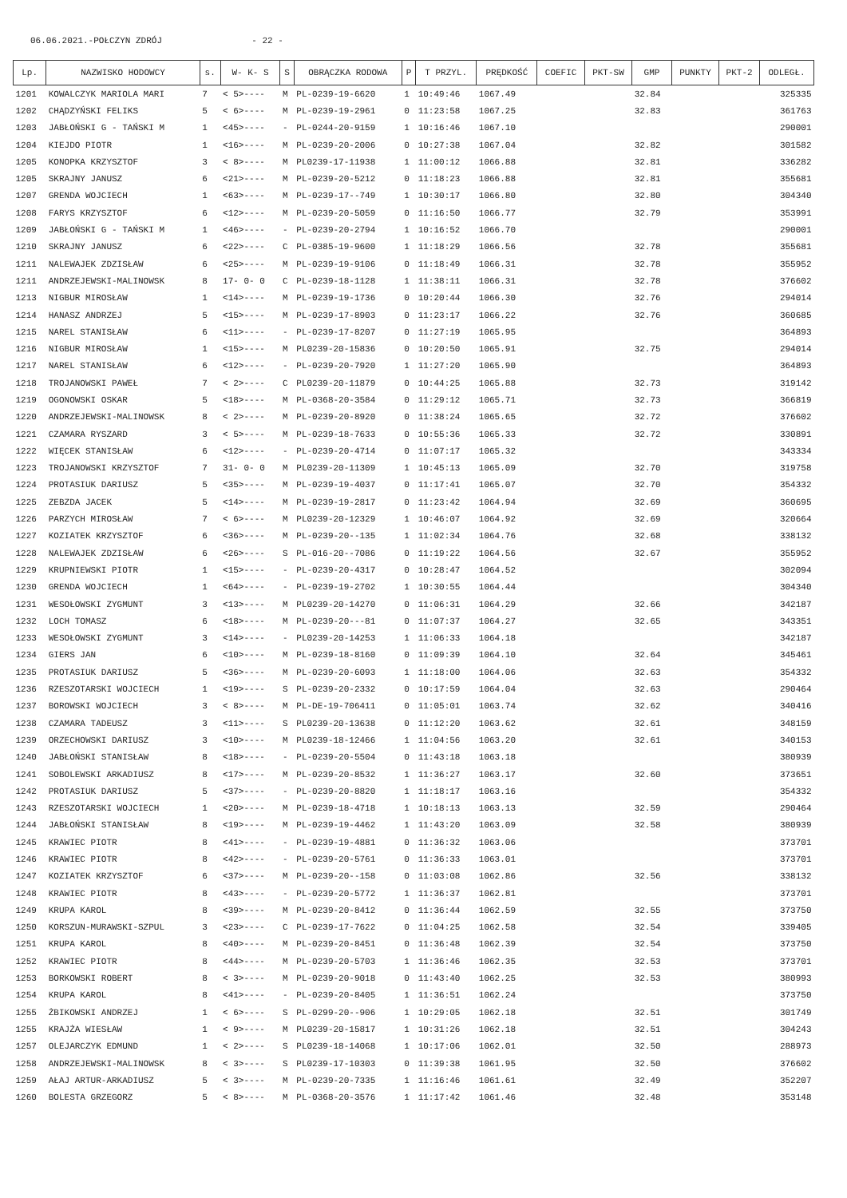06.06.2021.-POŁCZYN ZDRÓJ - 22 -
| Lp. | NAZWISKO HODOWCY | s. | W- K- S | S | OBRĄCZKA RODOWA | P | T PRZYL. | PRĘDKOŚĆ | COEFIC | PKT-SW | GMP | PUNKTY | PKT-2 | ODLEGŁ. |
| --- | --- | --- | --- | --- | --- | --- | --- | --- | --- | --- | --- | --- | --- | --- |
| 1201 | KOWALCZYK MARIOLA MARI | 7 | < 5>---- | M | PL-0239-19-6620 | 1 | 10:49:46 | 1067.49 | | | 32.84 | | | 325335 |
| 1202 | CHĄDZYŃSKI FELIKS | 5 | < 6>---- | M | PL-0239-19-2961 | 0 | 11:23:58 | 1067.25 | | | 32.83 | | | 361763 |
| 1203 | JABŁOŃSKI G - TAŃSKI M | 1 | <45>---- | - | PL-0244-20-9159 | 1 | 10:16:46 | 1067.10 | | | | | | 290001 |
| 1204 | KIEJDO PIOTR | 1 | <16>---- | M | PL-0239-20-2006 | 0 | 10:27:38 | 1067.04 | | | 32.82 | | | 301582 |
| 1205 | KONOPKA KRZYSZTOF | 3 | < 8>---- | M | PL0239-17-11938 | 1 | 11:00:12 | 1066.88 | | | 32.81 | | | 336282 |
| 1205 | SKRAJNY JANUSZ | 6 | <21>---- | M | PL-0239-20-5212 | 0 | 11:18:23 | 1066.88 | | | 32.81 | | | 355681 |
| 1207 | GRENDA WOJCIECH | 1 | <63>---- | M | PL-0239-17--749 | 1 | 10:30:17 | 1066.80 | | | 32.80 | | | 304340 |
| 1208 | FARYS KRZYSZTOF | 6 | <12>---- | M | PL-0239-20-5059 | 0 | 11:16:50 | 1066.77 | | | 32.79 | | | 353991 |
| 1209 | JABŁOŃSKI G - TAŃSKI M | 1 | <46>---- | - | PL-0239-20-2794 | 1 | 10:16:52 | 1066.70 | | | | | | 290001 |
| 1210 | SKRAJNY JANUSZ | 6 | <22>---- | C | PL-0385-19-9600 | 1 | 11:18:29 | 1066.56 | | | 32.78 | | | 355681 |
| 1211 | NALEWAJEK ZDZISŁAW | 6 | <25>---- | M | PL-0239-19-9106 | 0 | 11:18:49 | 1066.31 | | | 32.78 | | | 355952 |
| 1211 | ANDRZEJEWSKI-MALINOWSK | 8 | 17- 0- 0 | C | PL-0239-18-1128 | 1 | 11:38:11 | 1066.31 | | | 32.78 | | | 376602 |
| 1213 | NIGBUR MIROSŁAW | 1 | <14>---- | M | PL-0239-19-1736 | 0 | 10:20:44 | 1066.30 | | | 32.76 | | | 294014 |
| 1214 | HANASZ ANDRZEJ | 5 | <15>---- | M | PL-0239-17-8903 | 0 | 11:23:17 | 1066.22 | | | 32.76 | | | 360685 |
| 1215 | NAREL STANISŁAW | 6 | <11>---- | - | PL-0239-17-8207 | 0 | 11:27:19 | 1065.95 | | | | | | 364893 |
| 1216 | NIGBUR MIROSŁAW | 1 | <15>---- | M | PL0239-20-15836 | 0 | 10:20:50 | 1065.91 | | | 32.75 | | | 294014 |
| 1217 | NAREL STANISŁAW | 6 | <12>---- | - | PL-0239-20-7920 | 1 | 11:27:20 | 1065.90 | | | | | | 364893 |
| 1218 | TROJANOWSKI PAWEŁ | 7 | < 2>---- | C | PL0239-20-11879 | 0 | 10:44:25 | 1065.88 | | | 32.73 | | | 319142 |
| 1219 | OGONOWSKI OSKAR | 5 | <18>---- | M | PL-0368-20-3584 | 0 | 11:29:12 | 1065.71 | | | 32.73 | | | 366819 |
| 1220 | ANDRZEJEWSKI-MALINOWSK | 8 | < 2>---- | M | PL-0239-20-8920 | 0 | 11:38:24 | 1065.65 | | | 32.72 | | | 376602 |
| 1221 | CZAMARA RYSZARD | 3 | < 5>---- | M | PL-0239-18-7633 | 0 | 10:55:36 | 1065.33 | | | 32.72 | | | 330891 |
| 1222 | WIĘCEK STANISŁAW | 6 | <12>---- | - | PL-0239-20-4714 | 0 | 11:07:17 | 1065.32 | | | | | | 343334 |
| 1223 | TROJANOWSKI KRZYSZTOF | 7 | 31- 0- 0 | M | PL0239-20-11309 | 1 | 10:45:13 | 1065.09 | | | 32.70 | | | 319758 |
| 1224 | PROTASIUK DARIUSZ | 5 | <35>---- | M | PL-0239-19-4037 | 0 | 11:17:41 | 1065.07 | | | 32.70 | | | 354332 |
| 1225 | ZEBZDA JACEK | 5 | <14>---- | M | PL-0239-19-2817 | 0 | 11:23:42 | 1064.94 | | | 32.69 | | | 360695 |
| 1226 | PARZYCH MIROSŁAW | 7 | < 6>---- | M | PL0239-20-12329 | 1 | 10:46:07 | 1064.92 | | | 32.69 | | | 320664 |
| 1227 | KOZIATEK KRZYSZTOF | 6 | <36>---- | M | PL-0239-20--135 | 1 | 11:02:34 | 1064.76 | | | 32.68 | | | 338132 |
| 1228 | NALEWAJEK ZDZISŁAW | 6 | <26>---- | S | PL-016-20--7086 | 0 | 11:19:22 | 1064.56 | | | 32.67 | | | 355952 |
| 1229 | KRUPNIEWSKI PIOTR | 1 | <15>---- | - | PL-0239-20-4317 | 0 | 10:28:47 | 1064.52 | | | | | | 302094 |
| 1230 | GRENDA WOJCIECH | 1 | <64>---- | - | PL-0239-19-2702 | 1 | 10:30:55 | 1064.44 | | | | | | 304340 |
| 1231 | WESOŁOWSKI ZYGMUNT | 3 | <13>---- | M | PL0239-20-14270 | 0 | 11:06:31 | 1064.29 | | | 32.66 | | | 342187 |
| 1232 | LOCH TOMASZ | 6 | <18>---- | M | PL-0239-20---81 | 0 | 11:07:37 | 1064.27 | | | 32.65 | | | 343351 |
| 1233 | WESOŁOWSKI ZYGMUNT | 3 | <14>---- | - | PL0239-20-14253 | 1 | 11:06:33 | 1064.18 | | | | | | 342187 |
| 1234 | GIERS JAN | 6 | <10>---- | M | PL-0239-18-8160 | 0 | 11:09:39 | 1064.10 | | | 32.64 | | | 345461 |
| 1235 | PROTASIUK DARIUSZ | 5 | <36>---- | M | PL-0239-20-6093 | 1 | 11:18:00 | 1064.06 | | | 32.63 | | | 354332 |
| 1236 | RZESZOTARSKI WOJCIECH | 1 | <19>---- | S | PL-0239-20-2332 | 0 | 10:17:59 | 1064.04 | | | 32.63 | | | 290464 |
| 1237 | BOROWSKI WOJCIECH | 3 | < 8>---- | M | PL-DE-19-706411 | 0 | 11:05:01 | 1063.74 | | | 32.62 | | | 340416 |
| 1238 | CZAMARA TADEUSZ | 3 | <11>---- | S | PL0239-20-13638 | 0 | 11:12:20 | 1063.62 | | | 32.61 | | | 348159 |
| 1239 | ORZECHOWSKI DARIUSZ | 3 | <10>---- | M | PL0239-18-12466 | 1 | 11:04:56 | 1063.20 | | | 32.61 | | | 340153 |
| 1240 | JABŁOŃSKI STANISŁAW | 8 | <18>---- | - | PL-0239-20-5504 | 0 | 11:43:18 | 1063.18 | | | | | | 380939 |
| 1241 | SOBOLEWSKI ARKADIUSZ | 8 | <17>---- | M | PL-0239-20-8532 | 1 | 11:36:27 | 1063.17 | | | 32.60 | | | 373651 |
| 1242 | PROTASIUK DARIUSZ | 5 | <37>---- | - | PL-0239-20-8820 | 1 | 11:18:17 | 1063.16 | | | | | | 354332 |
| 1243 | RZESZOTARSKI WOJCIECH | 1 | <20>---- | M | PL-0239-18-4718 | 1 | 10:18:13 | 1063.13 | | | 32.59 | | | 290464 |
| 1244 | JABŁOŃSKI STANISŁAW | 8 | <19>---- | M | PL-0239-19-4462 | 1 | 11:43:20 | 1063.09 | | | 32.58 | | | 380939 |
| 1245 | KRAWIEC PIOTR | 8 | <41>---- | - | PL-0239-19-4881 | 0 | 11:36:32 | 1063.06 | | | | | | 373701 |
| 1246 | KRAWIEC PIOTR | 8 | <42>---- | - | PL-0239-20-5761 | 0 | 11:36:33 | 1063.01 | | | | | | 373701 |
| 1247 | KOZIATEK KRZYSZTOF | 6 | <37>---- | M | PL-0239-20--158 | 0 | 11:03:08 | 1062.86 | | | 32.56 | | | 338132 |
| 1248 | KRAWIEC PIOTR | 8 | <43>---- | - | PL-0239-20-5772 | 1 | 11:36:37 | 1062.81 | | | | | | 373701 |
| 1249 | KRUPA KAROL | 8 | <39>---- | M | PL-0239-20-8412 | 0 | 11:36:44 | 1062.59 | | | 32.55 | | | 373750 |
| 1250 | KORSZUN-MURAWSKI-SZPUL | 3 | <23>---- | C | PL-0239-17-7622 | 0 | 11:04:25 | 1062.58 | | | 32.54 | | | 339405 |
| 1251 | KRUPA KAROL | 8 | <40>---- | M | PL-0239-20-8451 | 0 | 11:36:48 | 1062.39 | | | 32.54 | | | 373750 |
| 1252 | KRAWIEC PIOTR | 8 | <44>---- | M | PL-0239-20-5703 | 1 | 11:36:46 | 1062.35 | | | 32.53 | | | 373701 |
| 1253 | BORKOWSKI ROBERT | 8 | < 3>---- | M | PL-0239-20-9018 | 0 | 11:43:40 | 1062.25 | | | 32.53 | | | 380993 |
| 1254 | KRUPA KAROL | 8 | <41>---- | - | PL-0239-20-8405 | 1 | 11:36:51 | 1062.24 | | | | | | 373750 |
| 1255 | ŻBIKOWSKI ANDRZEJ | 1 | < 6>---- | S | PL-0299-20--906 | 1 | 10:29:05 | 1062.18 | | | 32.51 | | | 301749 |
| 1255 | KRAJŻA WIESŁAW | 1 | < 9>---- | M | PL0239-20-15817 | 1 | 10:31:26 | 1062.18 | | | 32.51 | | | 304243 |
| 1257 | OLEJARCZYK EDMUND | 1 | < 2>---- | S | PL0239-18-14068 | 1 | 10:17:06 | 1062.01 | | | 32.50 | | | 288973 |
| 1258 | ANDRZEJEWSKI-MALINOWSK | 8 | < 3>---- | S | PL0239-17-10303 | 0 | 11:39:38 | 1061.95 | | | 32.50 | | | 376602 |
| 1259 | AŁAJ ARTUR-ARKADIUSZ | 5 | < 3>---- | M | PL-0239-20-7335 | 1 | 11:16:46 | 1061.61 | | | 32.49 | | | 352207 |
| 1260 | BOLESTA GRZEGORZ | 5 | < 8>---- | M | PL-0368-20-3576 | 1 | 11:17:42 | 1061.46 | | | 32.48 | | | 353148 |